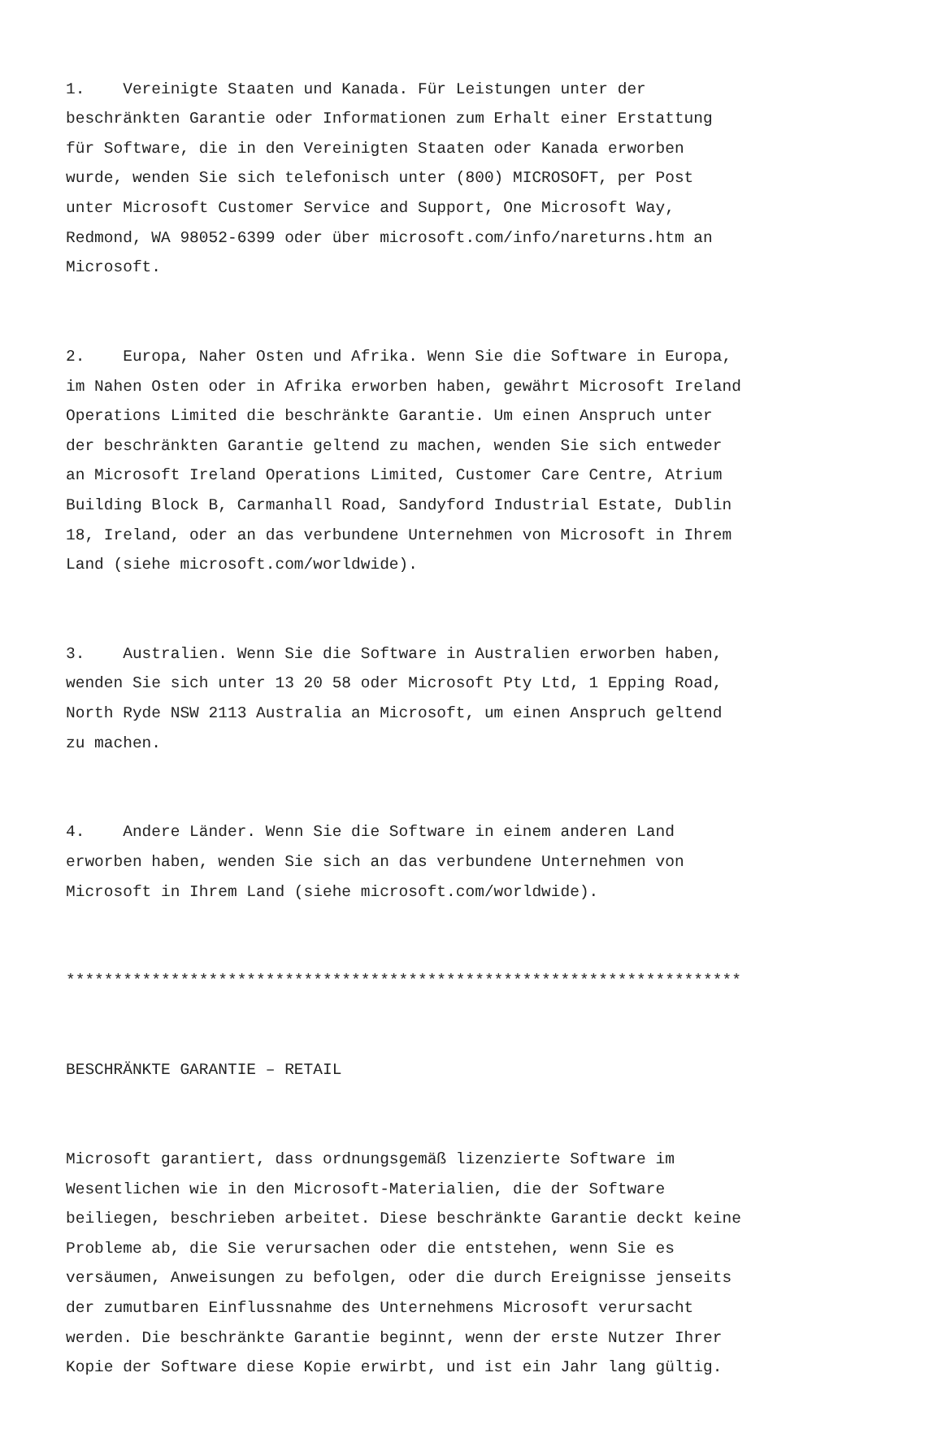1. Vereinigte Staaten und Kanada. Für Leistungen unter der beschränkten Garantie oder Informationen zum Erhalt einer Erstattung für Software, die in den Vereinigten Staaten oder Kanada erworben wurde, wenden Sie sich telefonisch unter (800) MICROSOFT, per Post unter Microsoft Customer Service and Support, One Microsoft Way, Redmond, WA 98052-6399 oder über microsoft.com/info/nareturns.htm an Microsoft.
2. Europa, Naher Osten und Afrika. Wenn Sie die Software in Europa, im Nahen Osten oder in Afrika erworben haben, gewährt Microsoft Ireland Operations Limited die beschränkte Garantie. Um einen Anspruch unter der beschränkten Garantie geltend zu machen, wenden Sie sich entweder an Microsoft Ireland Operations Limited, Customer Care Centre, Atrium Building Block B, Carmanhall Road, Sandyford Industrial Estate, Dublin 18, Ireland, oder an das verbundene Unternehmen von Microsoft in Ihrem Land (siehe microsoft.com/worldwide).
3. Australien. Wenn Sie die Software in Australien erworben haben, wenden Sie sich unter 13 20 58 oder Microsoft Pty Ltd, 1 Epping Road, North Ryde NSW 2113 Australia an Microsoft, um einen Anspruch geltend zu machen.
4. Andere Länder. Wenn Sie die Software in einem anderen Land erworben haben, wenden Sie sich an das verbundene Unternehmen von Microsoft in Ihrem Land (siehe microsoft.com/worldwide).
***********************************************************************
BESCHRÄNKTE GARANTIE – RETAIL
Microsoft garantiert, dass ordnungsgemäß lizenzierte Software im Wesentlichen wie in den Microsoft-Materialien, die der Software beiliegen, beschrieben arbeitet. Diese beschränkte Garantie deckt keine Probleme ab, die Sie verursachen oder die entstehen, wenn Sie es versäumen, Anweisungen zu befolgen, oder die durch Ereignisse jenseits der zumutbaren Einflussnahme des Unternehmens Microsoft verursacht werden. Die beschränkte Garantie beginnt, wenn der erste Nutzer Ihrer Kopie der Software diese Kopie erwirbt, und ist ein Jahr lang gültig.